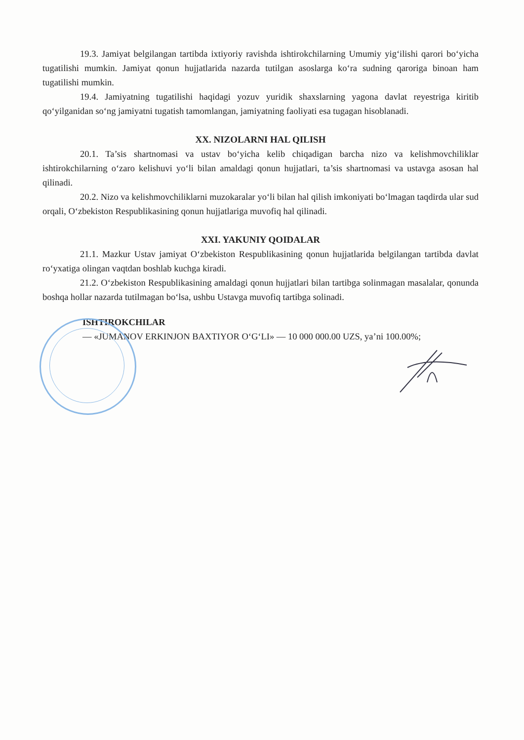19.3. Jamiyat belgilangan tartibda ixtiyoriy ravishda ishtirokchilarning Umumiy yig‘ilishi qarori bo‘yicha tugatilishi mumkin. Jamiyat qonun hujjatlarida nazarda tutilgan asoslarga ko‘ra sudning qaroriga binoan ham tugatilishi mumkin.
19.4. Jamiyatning tugatilishi haqidagi yozuv yuridik shaxslarning yagona davlat reyestriga kiritib qo‘yilganidan so‘ng jamiyatni tugatish tamomlangan, jamiyatning faoliyati esa tugagan hisoblanadi.
XX. NIZOLARNI HAL QILISH
20.1. Ta’sis shartnomasi va ustav bo‘yicha kelib chiqadigan barcha nizo va kelishmovchiliklar ishtirokchilarning o‘zaro kelishuvi yo‘li bilan amaldagi qonun hujjatlari, ta’sis shartnomasi va ustavga asosan hal qilinadi.
20.2. Nizo va kelishmovchiliklarni muzokaralar yo‘li bilan hal qilish imkoniyati bo‘lmagan taqdirda ular sud orqali, O‘zbekiston Respublikasining qonun hujjatlariga muvofiq hal qilinadi.
XXI. YAKUNIY QOIDALAR
21.1. Mazkur Ustav jamiyat O‘zbekiston Respublikasining qonun hujjatlarida belgilangan tartibda davlat ro‘yxatiga olingan vaqtdan boshlab kuchga kiradi.
21.2. O‘zbekiston Respublikasining amaldagi qonun hujjatlari bilan tartibga solinmagan masalalar, qonunda boshqa hollar nazarda tutilmagan bo‘lsa, ushbu Ustavga muvofiq tartibga solinadi.
ISHTIROKCHILAR
— «JUMANOV ERKINJON BAXTIYOR O‘G‘LI» — 10 000 000.00 UZS, ya’ni 100.00%;